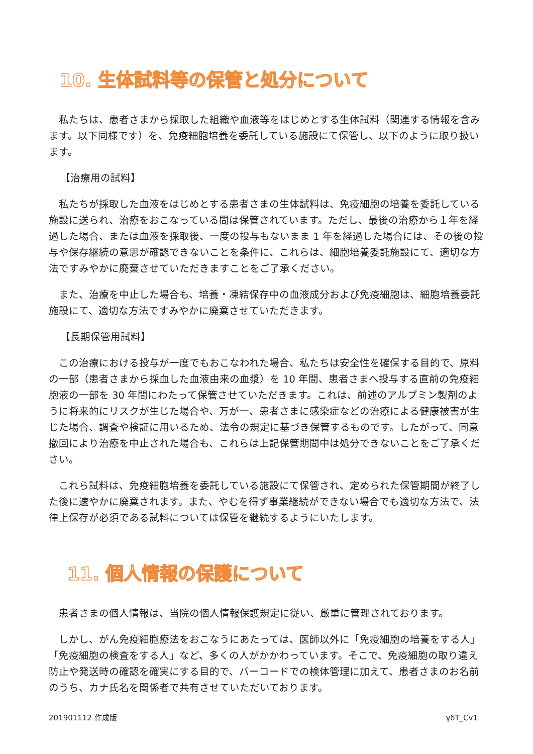10. 生体試料等の保管と処分について
私たちは、患者さまから採取した組織や血液等をはじめとする生体試料（関連する情報を含みます。以下同様です）を、免疫細胞培養を委託している施設にて保管し、以下のように取り扱います。
【治療用の試料】
私たちが採取した血液をはじめとする患者さまの生体試料は、免疫細胞の培養を委託している施設に送られ、治療をおこなっている間は保管されています。ただし、最後の治療から１年を経過した場合、または血液を採取後、一度の投与もないまま 1 年を経過した場合には、その後の投与や保存継続の意思が確認できないことを条件に、これらは、細胞培養委託施設にて、適切な方法ですみやかに廃棄させていただきますことをご了承ください。
また、治療を中止した場合も、培養・凍結保存中の血液成分および免疫細胞は、細胞培養委託施設にて、適切な方法ですみやかに廃棄させていただきます。
【長期保管用試料】
この治療における投与が一度でもおこなわれた場合、私たちは安全性を確保する目的で、原料の一部（患者さまから採血した血液由来の血漿）を 10 年間、患者さまへ投与する直前の免疫細胞液の一部を 30 年間にわたって保管させていただきます。これは、前述のアルブミン製剤のように将来的にリスクが生じた場合や、万が一、患者さまに感染症などの治療による健康被害が生じた場合、調査や検証に用いるため、法令の規定に基づき保管するものです。したがって、同意撤回により治療を中止された場合も、これらは上記保管期間中は処分できないことをご了承ください。
これら試料は、免疫細胞培養を委託している施設にて保管され、定められた保管期間が終了した後に速やかに廃棄されます。また、やむを得ず事業継続ができない場合でも適切な方法で、法律上保存が必須である試料については保管を継続するようにいたします。
11. 個人情報の保護について
患者さまの個人情報は、当院の個人情報保護規定に従い、厳重に管理されております。
しかし、がん免疫細胞療法をおこなうにあたっては、医師以外に「免疫細胞の培養をする人」「免疫細胞の検査をする人」など、多くの人がかかわっています。そこで、免疫細胞の取り違え防止や発送時の確認を確実にする目的で、バーコードでの検体管理に加えて、患者さまのお名前のうち、カナ氏名を関係者で共有させていただいております。
201901112 作成版 γδT_Cv1